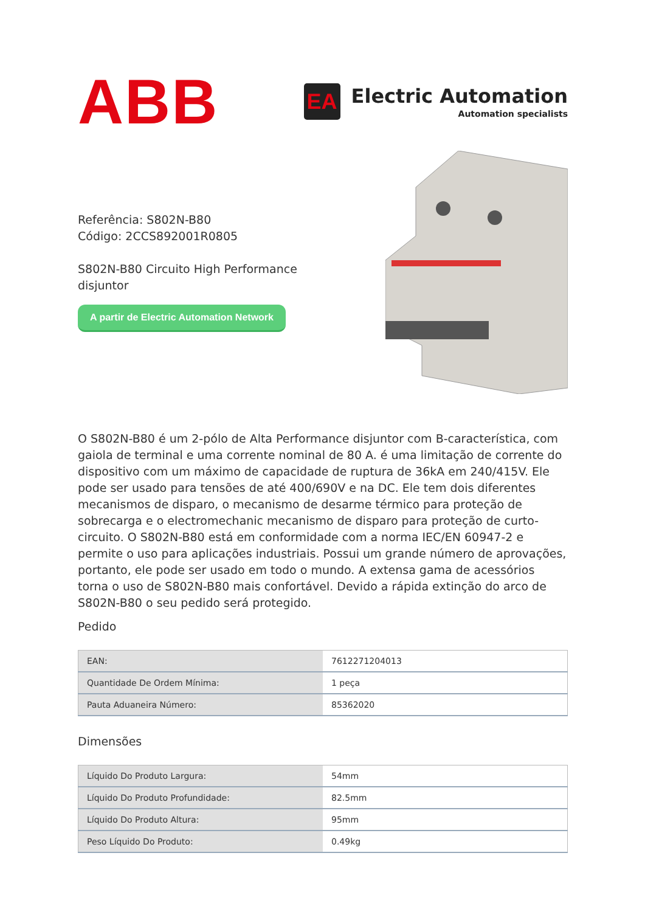ABB
EA
Electric Automation
Automation specialists
Referência: S802N-B80
Código: 2CCS892001R0805
S802N-B80 Circuito High Performance disjuntor
A partir de Electric Automation Network
O S802N-B80 é um 2-pólo de Alta Performance disjuntor com B-característica, com gaiola de terminal e uma corrente nominal de 80 A. é uma limitação de corrente do dispositivo com um máximo de capacidade de ruptura de 36kA em 240/415V. Ele pode ser usado para tensões de até 400/690V e na DC. Ele tem dois diferentes mecanismos de disparo, o mecanismo de desarme térmico para proteção de sobrecarga e o electromechanic mecanismo de disparo para proteção de curto-circuito. O S802N-B80 está em conformidade com a norma IEC/EN 60947-2 e permite o uso para aplicações industriais. Possui um grande número de aprovações, portanto, ele pode ser usado em todo o mundo. A extensa gama de acessórios torna o uso de S802N-B80 mais confortável. Devido a rápida extinção do arco de S802N-B80 o seu pedido será protegido.
Pedido
| EAN: | 7612271204013 |
| Quantidade De Ordem Mínima: | 1 peça |
| Pauta Aduaneira Número: | 85362020 |
Dimensões
| Líquido Do Produto Largura: | 54mm |
| Líquido Do Produto Profundidade: | 82.5mm |
| Líquido Do Produto Altura: | 95mm |
| Peso Líquido Do Produto: | 0.49kg |